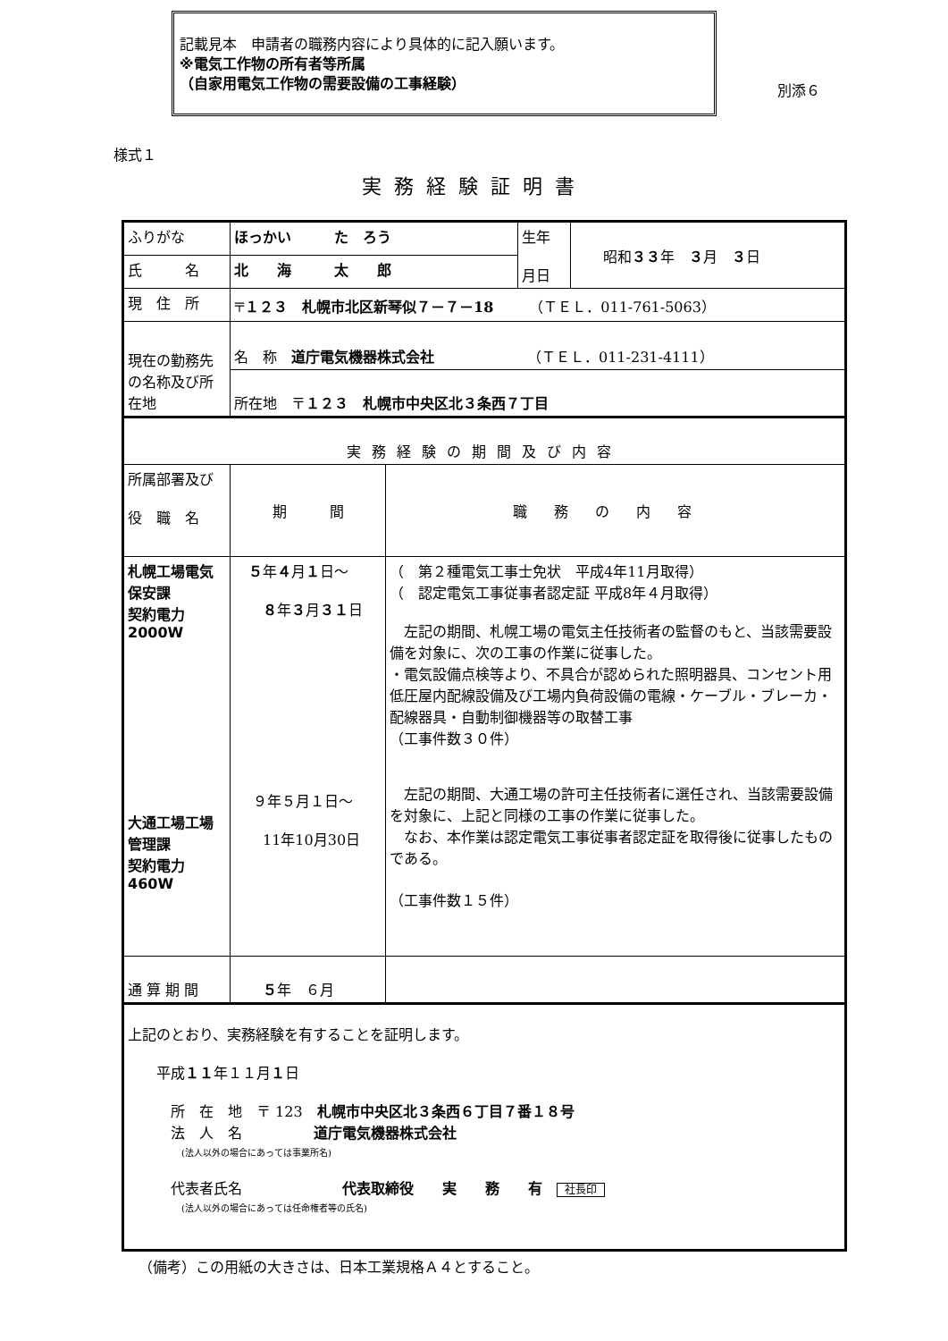記載見本　申請者の職務内容により具体的に記入願います。
※電気工作物の所有者等所属
（自家用電気工作物の需要設備の工事経験）
別添６
様式１
実務経験証明書
| ふりがな | ほっかい た ろう | | 生年 月日 | 昭和 ３３ 年 ３ 月 ３ 日 |
| 氏 名 | 北 海 太 郎 | | | |
| 現 住 所 | 〒 １２３ 札幌市北区新琴似７－７－18 （ＴＥＬ．011-761-5063） | | | |
| 現在の勤務先の名称及び所在地 | 名 称 道庁電気機器株式会社 （ＴＥＬ．011-231-4111） | | | |
| | 所在地 〒 １２３ 札幌市中央区北３条西７丁目 | | | |
| 実務経験の期間及び内容 | | | | |
| 所属部署及び 役 職 名 | 期 間 | 職務の内容 | | |
| 札幌工場電気保安課 契約電力 2000W 大通工場工場 管理課 契約電力460W | ５ 年 ４ 月 １ 日～ ８ 年 ３ 月 ３１ 日 ９年５月１日～ 11年10月30日 | （ 第２種電気工事士免状 平成4年11月取得） （ 認定電気工事従事者認定証 平成8年４月取得） 左記の期間、札幌工場の電気主任技術者の監督のもと、当該需要設備を対象に、次の工事の作業に従事した。 ・電気設備点検等より、不具合が認められた照明器具、コンセント用低圧屋内配線設備及び工場内負荷設備の電線・ケーブル・ブレーカ・配線器具・自動制御機器等の取替工事 （工事件数３０件） 左記の期間、大通工場の許可主任技術者に選任され、当該需要設備を対象に、上記と同様の工事の作業に従事した。 なお、本作業は認定電気工事従事者認定証を取得後に従事したものである。 （工事件数１５件） | | |
| 通 算 期 間 | ５ 年 ６月 | | | |
| 上記のとおり、実務経験を有することを証明します。 平成 １１ 年１１月 １ 日 所 在 地 〒 123 札幌市中央区北３条西６丁目７番１８号 法 人 名 道庁電気機器株式会社 (法人以外の場合にあっては事業所名) 代表者氏名 代表取締役 実 務 有 社長印 (法人以外の場合にあっては任命権者等の氏名) | | | | |
（備考）この用紙の大きさは、日本工業規格Ａ４とすること。